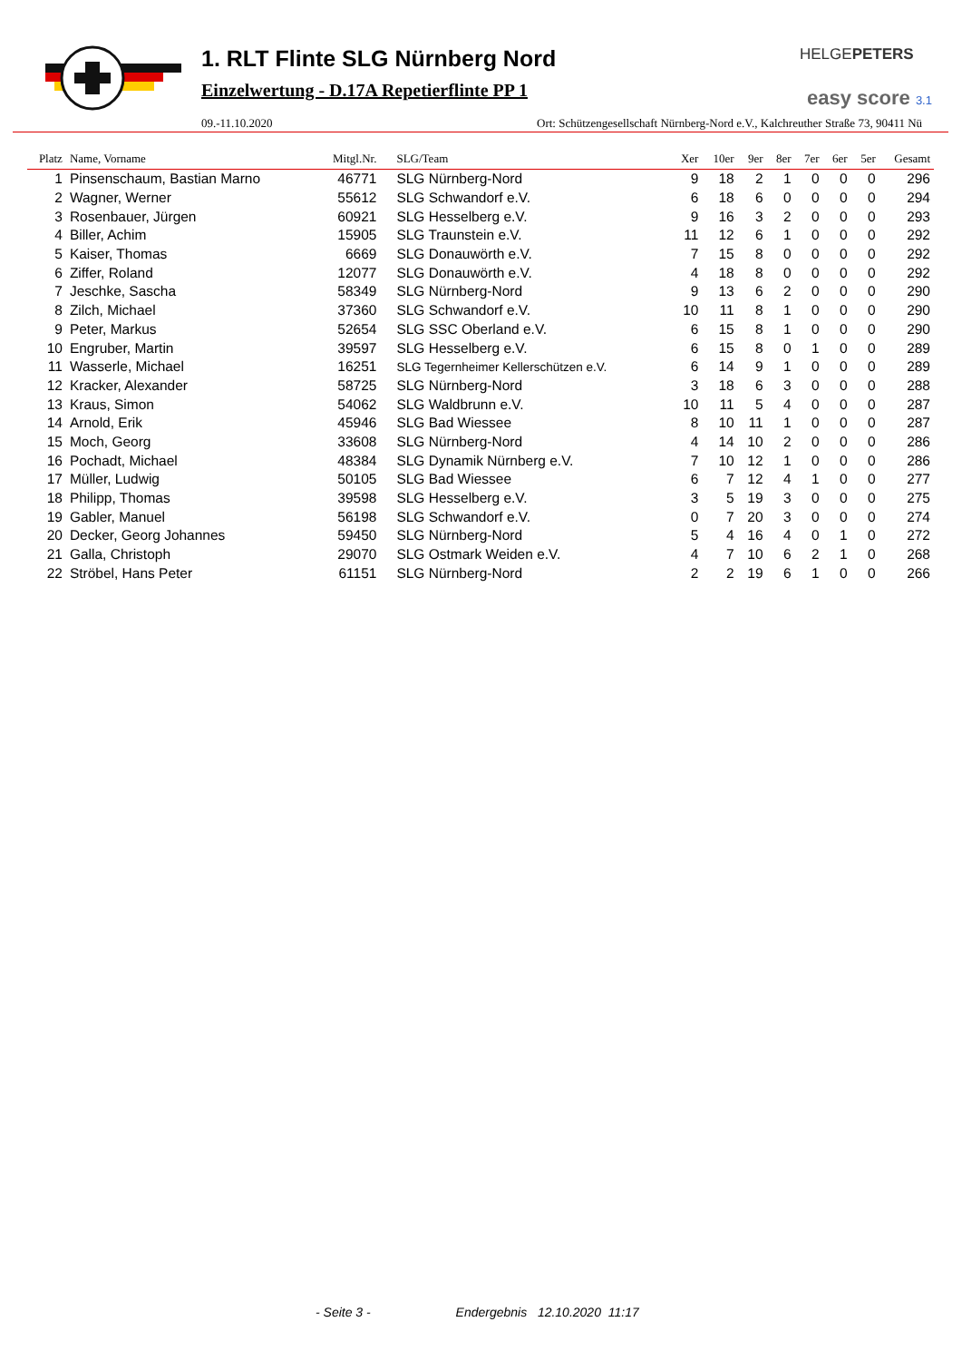1. RLT Flinte SLG Nürnberg Nord
Einzelwertung - D.17A Repetierflinte PP 1
09.-11.10.2020 Ort: Schützengesellschaft Nürnberg-Nord e.V., Kalchreuther Straße 73, 90411 Nü
HELGEPETERS
easy score 3.1
| Platz | Name, Vorname | Mitgl.Nr. | SLG/Team | Xer | 10er | 9er | 8er | 7er | 6er | 5er | Gesamt |
| --- | --- | --- | --- | --- | --- | --- | --- | --- | --- | --- | --- |
| 1 | Pinsenschaum, Bastian Marno | 46771 | SLG Nürnberg-Nord | 9 | 18 | 2 | 1 | 0 | 0 | 0 | 296 |
| 2 | Wagner, Werner | 55612 | SLG Schwandorf e.V. | 6 | 18 | 6 | 0 | 0 | 0 | 0 | 294 |
| 3 | Rosenbauer, Jürgen | 60921 | SLG Hesselberg e.V. | 9 | 16 | 3 | 2 | 0 | 0 | 0 | 293 |
| 4 | Biller, Achim | 15905 | SLG Traunstein e.V. | 11 | 12 | 6 | 1 | 0 | 0 | 0 | 292 |
| 5 | Kaiser, Thomas | 6669 | SLG Donauwörth e.V. | 7 | 15 | 8 | 0 | 0 | 0 | 0 | 292 |
| 6 | Ziffer, Roland | 12077 | SLG Donauwörth e.V. | 4 | 18 | 8 | 0 | 0 | 0 | 0 | 292 |
| 7 | Jeschke, Sascha | 58349 | SLG Nürnberg-Nord | 9 | 13 | 6 | 2 | 0 | 0 | 0 | 290 |
| 8 | Zilch, Michael | 37360 | SLG Schwandorf e.V. | 10 | 11 | 8 | 1 | 0 | 0 | 0 | 290 |
| 9 | Peter, Markus | 52654 | SLG SSC Oberland e.V. | 6 | 15 | 8 | 1 | 0 | 0 | 0 | 290 |
| 10 | Engruber, Martin | 39597 | SLG Hesselberg e.V. | 6 | 15 | 8 | 0 | 1 | 0 | 0 | 289 |
| 11 | Wasserle, Michael | 16251 | SLG Tegernheimer Kellerschützen e.V. | 6 | 14 | 9 | 1 | 0 | 0 | 0 | 289 |
| 12 | Kracker, Alexander | 58725 | SLG Nürnberg-Nord | 3 | 18 | 6 | 3 | 0 | 0 | 0 | 288 |
| 13 | Kraus, Simon | 54062 | SLG Waldbrunn e.V. | 10 | 11 | 5 | 4 | 0 | 0 | 0 | 287 |
| 14 | Arnold, Erik | 45946 | SLG Bad Wiessee | 8 | 10 | 11 | 1 | 0 | 0 | 0 | 287 |
| 15 | Moch, Georg | 33608 | SLG Nürnberg-Nord | 4 | 14 | 10 | 2 | 0 | 0 | 0 | 286 |
| 16 | Pochadt, Michael | 48384 | SLG Dynamik Nürnberg e.V. | 7 | 10 | 12 | 1 | 0 | 0 | 0 | 286 |
| 17 | Müller, Ludwig | 50105 | SLG Bad Wiessee | 6 | 7 | 12 | 4 | 1 | 0 | 0 | 277 |
| 18 | Philipp, Thomas | 39598 | SLG Hesselberg e.V. | 3 | 5 | 19 | 3 | 0 | 0 | 0 | 275 |
| 19 | Gabler, Manuel | 56198 | SLG Schwandorf e.V. | 0 | 7 | 20 | 3 | 0 | 0 | 0 | 274 |
| 20 | Decker, Georg Johannes | 59450 | SLG Nürnberg-Nord | 5 | 4 | 16 | 4 | 0 | 1 | 0 | 272 |
| 21 | Galla, Christoph | 29070 | SLG Ostmark Weiden e.V. | 4 | 7 | 10 | 6 | 2 | 1 | 0 | 268 |
| 22 | Ströbel, Hans Peter | 61151 | SLG Nürnberg-Nord | 2 | 2 | 19 | 6 | 1 | 0 | 0 | 266 |
- Seite 3 - Endergebnis 12.10.2020 11:17